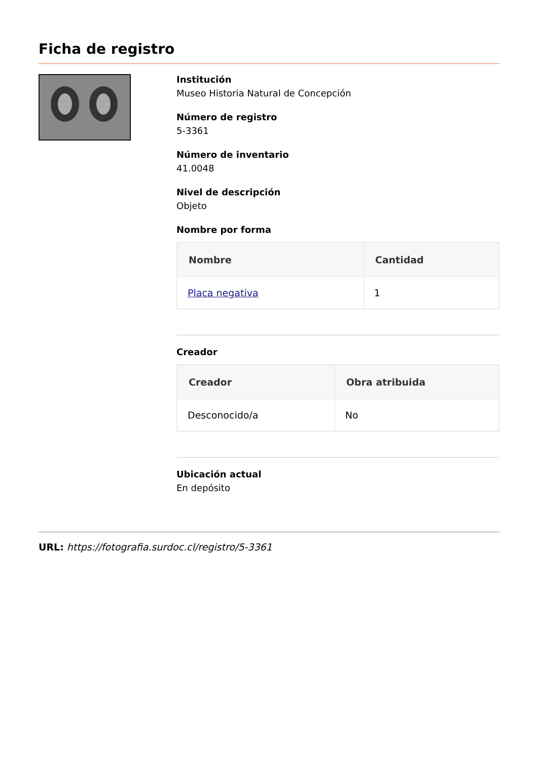Ficha de registro
Institución
Museo Historia Natural de Concepción
Número de registro
5-3361
Número de inventario
41.0048
Nivel de descripción
Objeto
Nombre por forma
| Nombre | Cantidad |
| --- | --- |
| Placa negativa | 1 |
Creador
| Creador | Obra atribuida |
| --- | --- |
| Desconocido/a | No |
Ubicación actual
En depósito
URL: https://fotografia.surdoc.cl/registro/5-3361